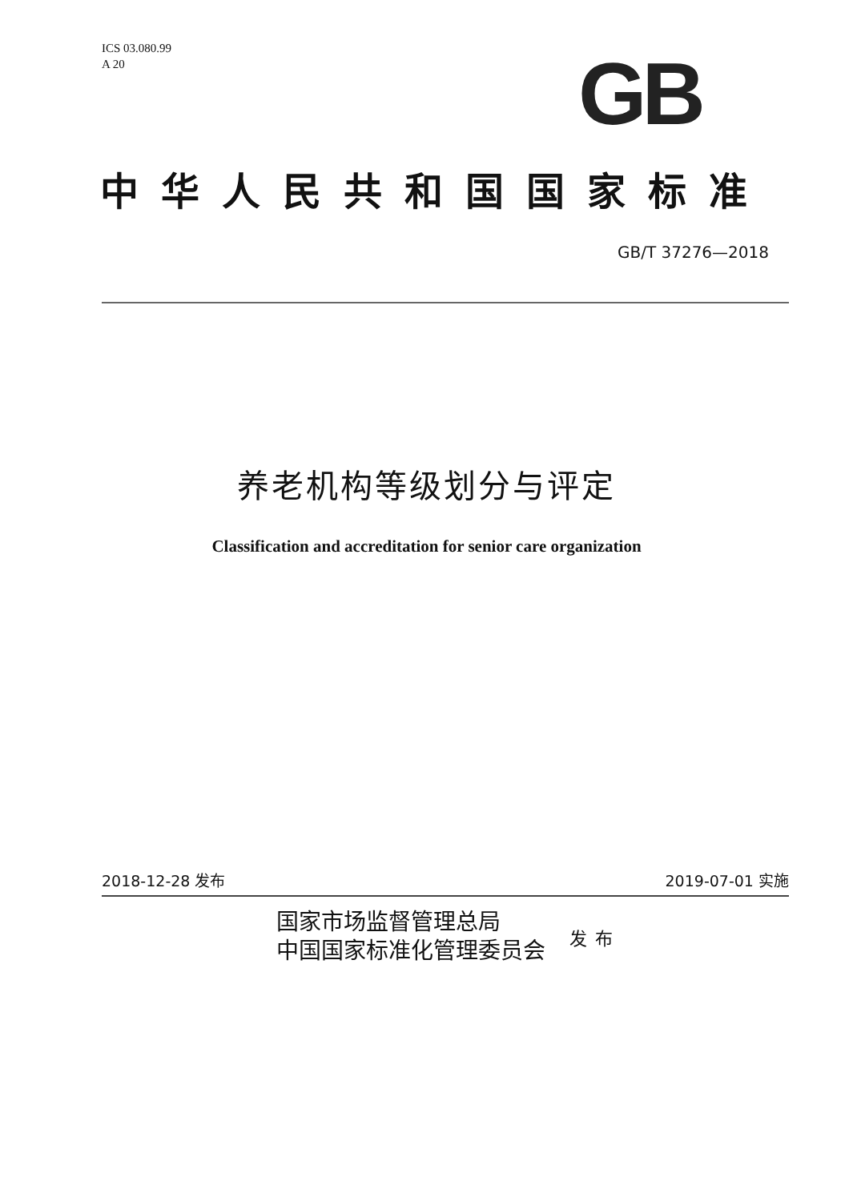ICS 03.080.99
A 20
GB
中华人民共和国国家标准
GB/T 37276—2018
养老机构等级划分与评定
Classification and accreditation for senior care organization
2018-12-28 发布 2019-07-01 实施
国家市场监督管理总局
中国国家标准化管理委员会
发布